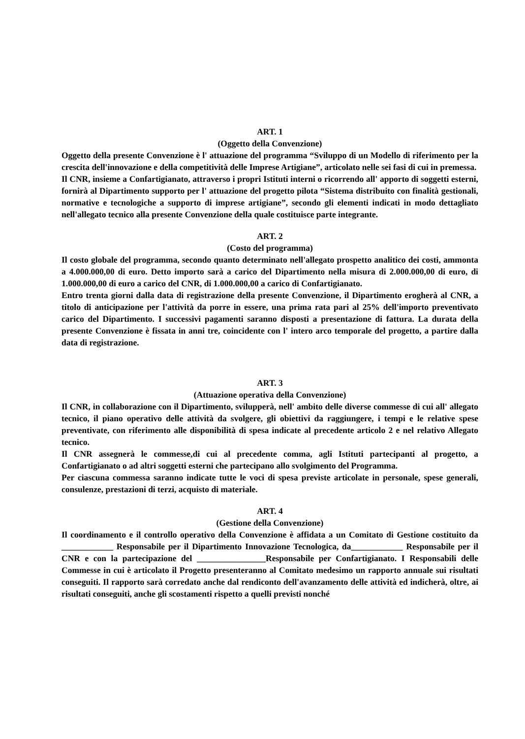ART. 1
(Oggetto della Convenzione)
Oggetto della presente Convenzione è l' attuazione del programma “Sviluppo di un Modello di riferimento per la crescita dell'innovazione e della competitività delle Imprese Artigiane”, articolato nelle sei fasi di cui in premessa.
Il CNR, insieme a Confartigianato, attraverso i propri Istituti interni o ricorrendo all' apporto di soggetti esterni, fornirà al Dipartimento supporto per l' attuazione del progetto pilota “Sistema distribuito con finalità gestionali, normative e tecnologiche a supporto di imprese artigiane”, secondo gli elementi indicati in modo dettagliato nell'allegato tecnico alla presente Convenzione della quale costituisce parte integrante.
ART. 2
(Costo del programma)
Il costo globale del programma, secondo quanto determinato nell'allegato prospetto analitico dei costi, ammonta a 4.000.000,00 di euro. Detto importo sarà a carico del Dipartimento nella misura di 2.000.000,00 di euro, di 1.000.000,00 di euro a carico del CNR, di 1.000.000,00 a carico di Confartigianato.
Entro trenta giorni dalla data di registrazione della presente Convenzione, il Dipartimento erogherà al CNR, a titolo di anticipazione per l'attività da porre in essere, una prima rata pari al 25% dell'importo preventivato carico del Dipartimento. I successivi pagamenti saranno disposti a presentazione di fattura. La durata della presente Convenzione è fissata in anni tre, coincidente con l' intero arco temporale del progetto, a partire dalla data di registrazione.
ART. 3
(Attuazione operativa della Convenzione)
Il CNR, in collaborazione con il Dipartimento, svilupperà, nell' ambito delle diverse commesse di cui all' allegato tecnico, il piano operativo delle attività da svolgere, gli obiettivi da raggiungere, i tempi e le relative spese preventivate, con riferimento alle disponibilità di spesa indicate al precedente articolo 2 e nel relativo Allegato tecnico.
Il CNR assegnerà le commesse,di cui al precedente comma, agli Istituti partecipanti al progetto, a Confartigianato o ad altri soggetti esterni che partecipano allo svolgimento del Programma.
Per ciascuna commessa saranno indicate tutte le voci di spesa previste articolate in personale, spese generali, consulenze, prestazioni di terzi, acquisto di materiale.
ART. 4
(Gestione della Convenzione)
Il coordinamento e il controllo operativo della Convenzione è affidata a un Comitato di Gestione costituito da ____________ Responsabile per il Dipartimento Innovazione Tecnologica, da____________ Responsabile per il CNR e con la partecipazione del ________________Responsabile per Confartigianato. I Responsabili delle Commesse in cui è articolato il Progetto presenteranno al Comitato medesimo un rapporto annuale sui risultati conseguiti. Il rapporto sarà corredato anche dal rendiconto dell'avanzamento delle attività ed indicherà, oltre, ai risultati conseguiti, anche gli scostamenti rispetto a quelli previsti nonché